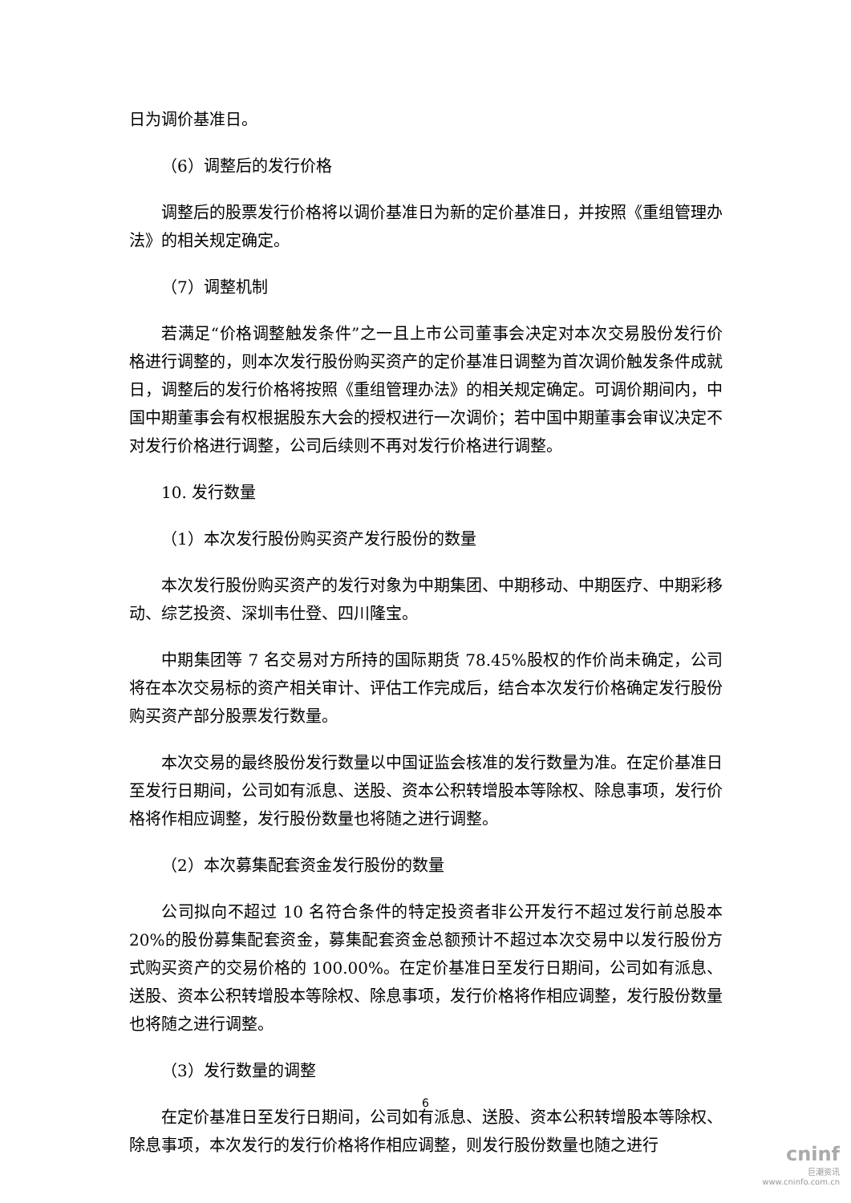日为调价基准日。
（6）调整后的发行价格
调整后的股票发行价格将以调价基准日为新的定价基准日，并按照《重组管理办法》的相关规定确定。
（7）调整机制
若满足“价格调整触发条件”之一且上市公司董事会决定对本次交易股份发行价格进行调整的，则本次发行股份购买资产的定价基准日调整为首次调价触发条件成就日，调整后的发行价格将按照《重组管理办法》的相关规定确定。可调价期间内，中国中期董事会有权根据股东大会的授权进行一次调价；若中国中期董事会审议决定不对发行价格进行调整，公司后续则不再对发行价格进行调整。
10. 发行数量
（1）本次发行股份购买资产发行股份的数量
本次发行股份购买资产的发行对象为中期集团、中期移动、中期医疗、中期彩移动、综艺投资、深圳韦仕登、四川隆宝。
中期集团等 7 名交易对方所持的国际期货 78.45%股权的作价尚未确定，公司将在本次交易标的资产相关审计、评估工作完成后，结合本次发行价格确定发行股份购买资产部分股票发行数量。
本次交易的最终股份发行数量以中国证监会核准的发行数量为准。在定价基准日至发行日期间，公司如有派息、送股、资本公积转增股本等除权、除息事项，发行价格将作相应调整，发行股份数量也将随之进行调整。
（2）本次募集配套资金发行股份的数量
公司拟向不超过 10 名符合条件的特定投资者非公开发行不超过发行前总股本 20%的股份募集配套资金，募集配套资金总额预计不超过本次交易中以发行股份方式购买资产的交易价格的 100.00%。在定价基准日至发行日期间，公司如有派息、送股、资本公积转增股本等除权、除息事项，发行价格将作相应调整，发行股份数量也将随之进行调整。
（3）发行数量的调整
在定价基准日至发行日期间，公司如有派息、送股、资本公积转增股本等除权、除息事项，本次发行的发行价格将作相应调整，则发行股份数量也随之进行
6
cninf
巨潮资讯
www.cninfo.com.cn